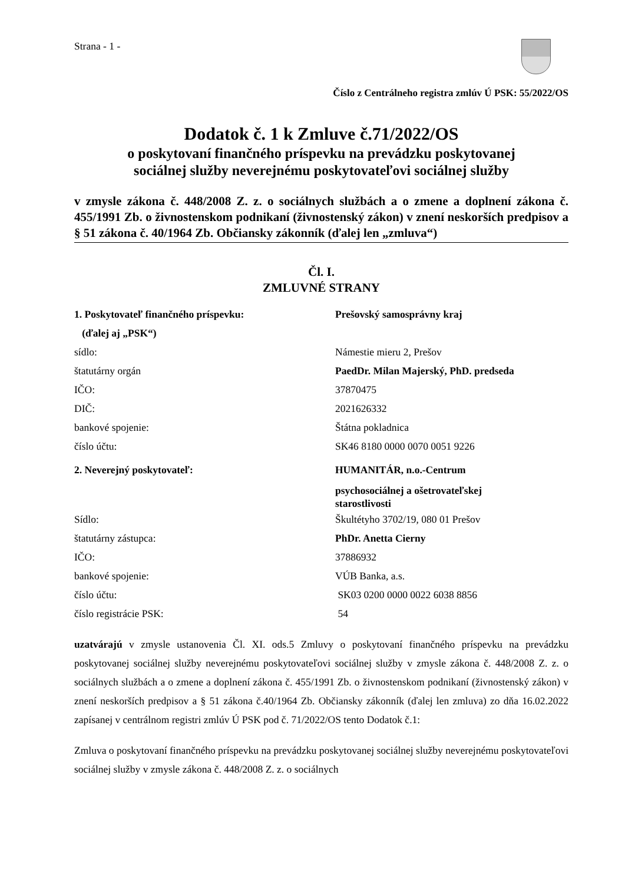Strana - 1 -
Číslo z Centrálneho registra zmlúv Ú PSK: 55/2022/OS
Dodatok č. 1 k Zmluve č.71/2022/OS
o poskytovaní finančného príspevku na prevádzku poskytovanej
sociálnej služby neverejnému poskytovateľovi sociálnej služby
v zmysle zákona č. 448/2008 Z. z. o sociálnych službách a o zmene a doplnení zákona č. 455/1991 Zb. o živnostenskom podnikaní (živnostenský zákon) v znení neskorších predpisov a § 51 zákona č. 40/1964 Zb. Občiansky zákonník (ďalej len „zmluva“)
Čl. I.
ZMLUVNÉ STRANY
1. Poskytovateľ finančného príspevku: Prešovský samosprávny kraj
(ďalej aj „PSK“)
sídlo: Námestie mieru 2, Prešov
štatutárny orgán PaedDr. Milan Majerský, PhD. predseda
IČO: 37870475
DIČ: 2021626332
bankové spojenie: Štátna pokladnica
číslo účtu: SK46 8180 0000 0070 0051 9226
2. Neverejný poskytovateľ: HUMANITÁR, n.o.-Centrum
psychosociálnej a ošetrovateľskej
starostlivosti
Sídlo: Škultétyho 3702/19, 080 01 Prešov
štatutárny zástupca: PhDr. Anetta Cierny
IČO: 37886932
bankové spojenie: VÚB Banka, a.s.
číslo účtu: SK03 0200 0000 0022 6038 8856
číslo registrácie PSK: 54
uzatvárajú v zmysle ustanovenia Čl. XI. ods.5 Zmluvy o poskytovaní finančného príspevku na prevádzku poskytovanej sociálnej služby neverejnému poskytovateľovi sociálnej služby v zmysle zákona č. 448/2008 Z. z. o sociálnych službách a o zmene a doplnení zákona č. 455/1991 Zb. o živnostenskom podnikaní (živnostenský zákon) v znení neskorších predpisov a § 51 zákona č.40/1964 Zb. Občiansky zákonník (ďalej len zmluva) zo dňa 16.02.2022 zapísanej v centrálnom registri zmlúv Ú PSK pod č. 71/2022/OS tento Dodatok č.1:
Zmluva o poskytovaní finančného príspevku na prevádzku poskytovanej sociálnej služby neverejnému poskytovateľovi sociálnej služby v zmysle zákona č. 448/2008 Z. z. o sociálnych